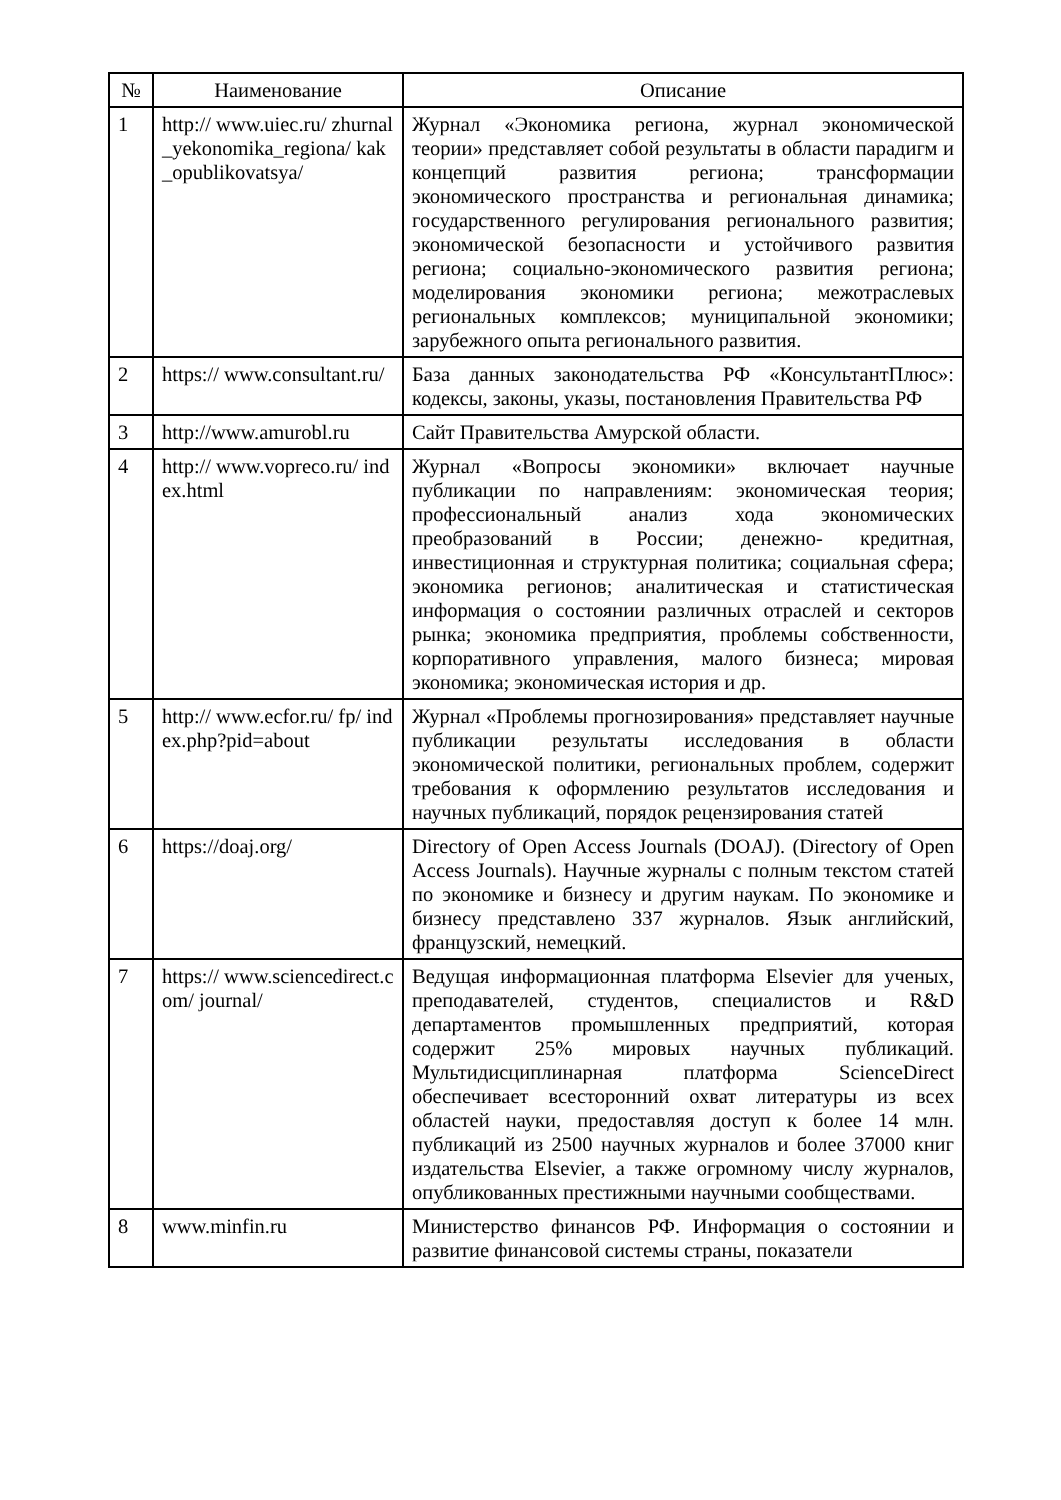| № | Наименование | Описание |
| --- | --- | --- |
| 1 | http:// www.uiec.ru/ zhurnal_yekonomika_regiona/ kak_opublikovatsya/ | Журнал «Экономика региона, журнал экономической теории» представляет собой результаты в области парадигм и концепций развития региона; трансформации экономического пространства и региональная динамика; государственного регулирования регионального развития; экономической безопасности и устойчивого развития региона; социально-экономического развития региона; моделирования экономики региона; межотраслевых региональных комплексов; муниципальной экономики; зарубежного опыта регионального развития. |
| 2 | https:// www.consultant.ru/ | База данных законодательства РФ «КонсультантПлюс»: кодексы, законы, указы, постановления Правительства РФ |
| 3 | http://www.amurobl.ru | Сайт Правительства Амурской области. |
| 4 | http:// www.vopreco.ru/ index.html | Журнал «Вопросы экономики» включает научные публикации по направлениям: экономическая теория; профессиональный анализ хода экономических преобразований в России; денежно- кредитная, инвестиционная и структурная политика; социальная сфера; экономика регионов; аналитическая и статистическая информация о состоянии различных отраслей и секторов рынка; экономика предприятия, проблемы собственности, корпоративного управления, малого бизнеса; мировая экономика; экономическая история и др. |
| 5 | http:// www.ecfor.ru/ fp/ index.php?pid=about | Журнал «Проблемы прогнозирования» представляет научные публикации результаты исследования в области экономической политики, региональных проблем, содержит требования к оформлению результатов исследования и научных публикаций, порядок рецензирования статей |
| 6 | https://doaj.org/ | Directory of Open Access Journals (DOAJ). (Directory of Open Access Journals). Научные журналы с полным текстом статей по экономике и бизнесу и другим наукам. По экономике и бизнесу представлено 337 журналов. Язык английский, французский, немецкий. |
| 7 | https:// www.sciencedirect.com/ journal/ | Ведущая информационная платформа Elsevier для ученых, преподавателей, студентов, специалистов и R&D департаментов промышленных предприятий, которая содержит 25% мировых научных публикаций. Мультидисциплинарная платформа ScienceDirect обеспечивает всесторонний охват литературы из всех областей науки, предоставляя доступ к более 14 млн. публикаций из 2500 научных журналов и более 37000 книг издательства Elsevier, а также огромному числу журналов, опубликованных престижными научными сообществами. |
| 8 | www.minfin.ru | Министерство финансов РФ. Информация о состоянии и развитие финансовой системы страны, показатели |